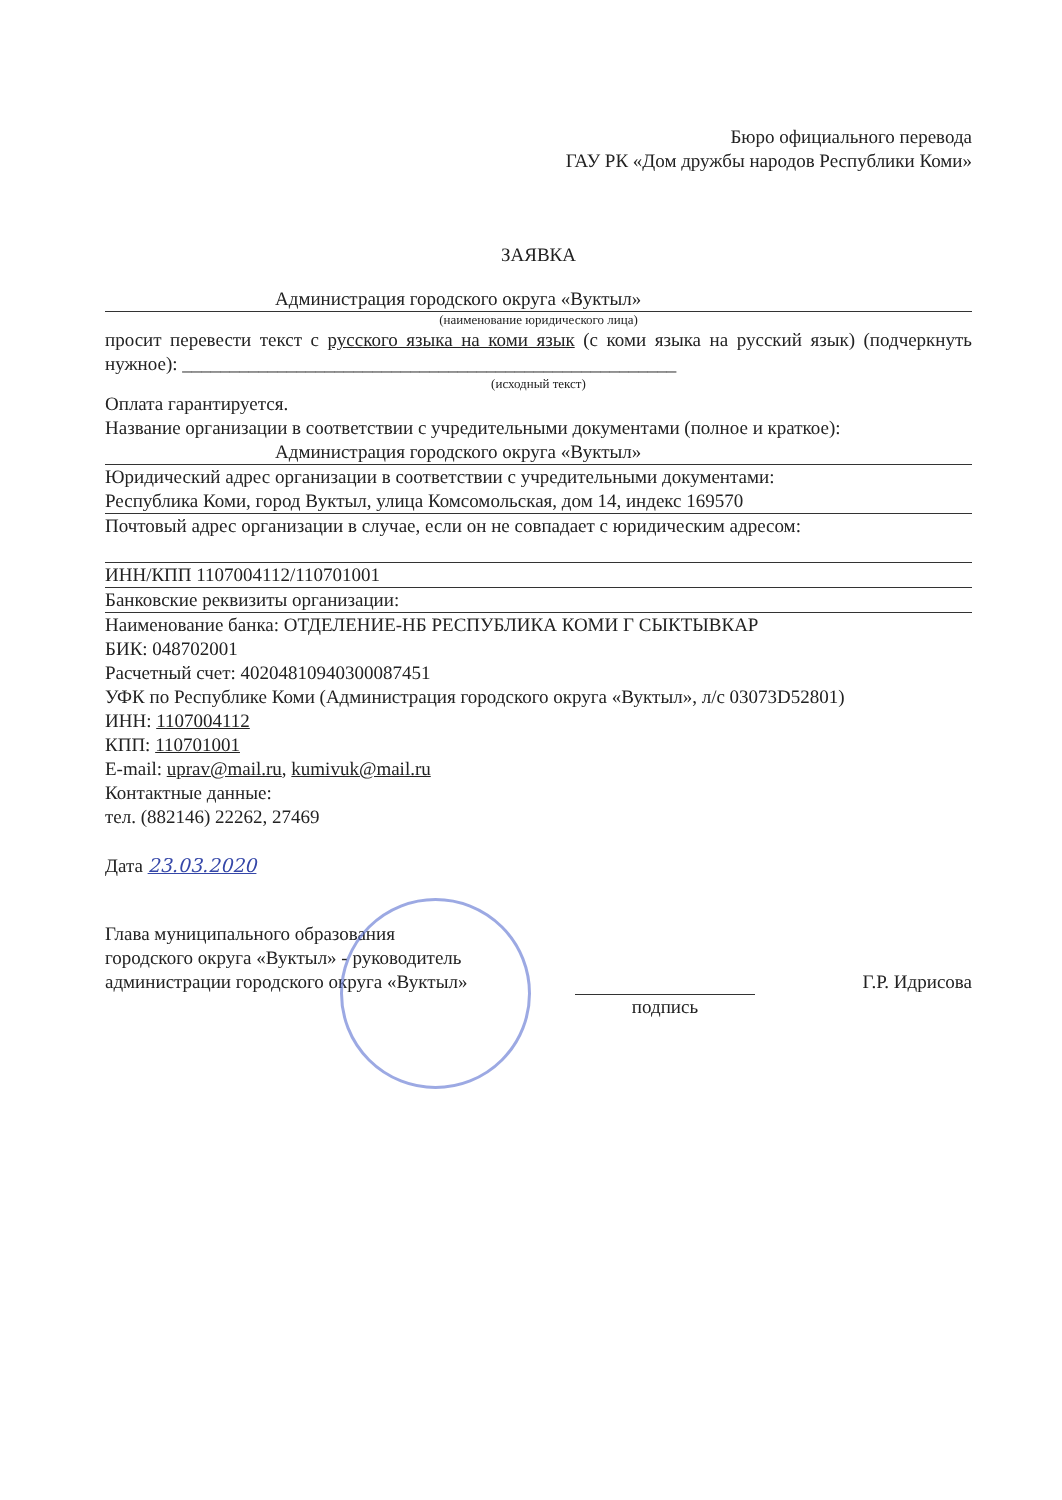Бюро официального перевода
ГАУ РК «Дом дружбы народов Республики Коми»
ЗАЯВКА
Администрация городского округа «Вуктыл»
(наименование юридического лица)
просит перевести текст с русского языка на коми язык (с коми языка на русский язык) (подчеркнуть нужное): ____________________________________________________
(исходный текст)
Оплата гарантируется.
Название организации в соответствии с учредительными документами (полное и краткое):
Администрация городского округа «Вуктыл»
Юридический адрес организации в соответствии с учредительными документами:
Республика Коми, город Вуктыл, улица Комсомольская, дом 14, индекс 169570
Почтовый адрес организации в случае, если он не совпадает с юридическим адресом:
ИНН/КПП 1107004112/110701001
Банковские реквизиты организации:
Наименование банка: ОТДЕЛЕНИЕ-НБ РЕСПУБЛИКА КОМИ Г СЫКТЫВКАР
БИК: 048702001
Расчетный счет: 40204810940300087451
УФК по Республике Коми (Администрация городского округа «Вуктыл», л/с 03073D52801)
ИНН: 1107004112
КПП: 110701001
E-mail: uprav@mail.ru, kumivuk@mail.ru
Контактные данные:
тел. (882146) 22262, 27469
Дата 23.03.2020
Глава муниципального образования
городского округа «Вуктыл» - руководитель
администрации городского округа «Вуктыл»
подпись Г.Р. Идрисова